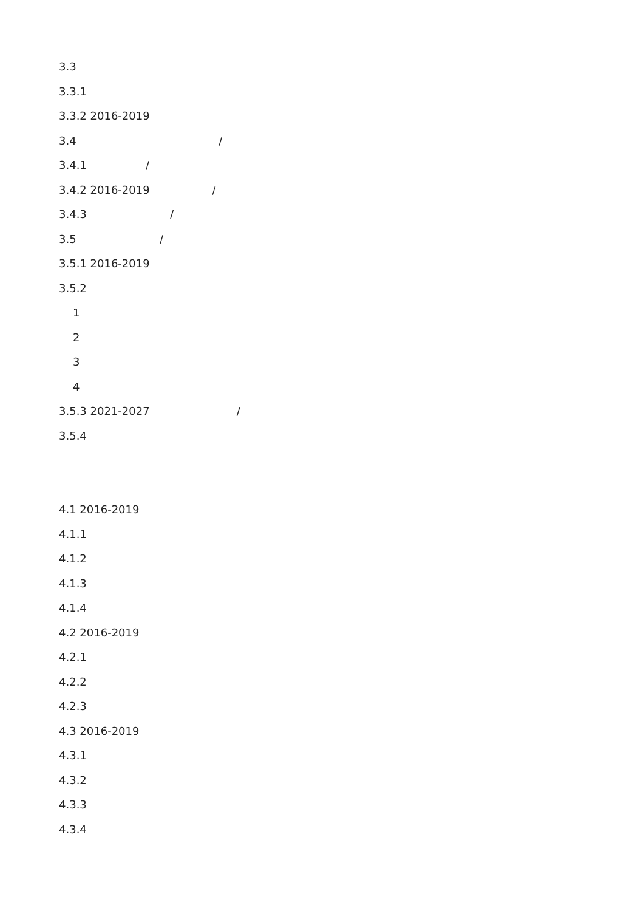3.3
3.3.1
3.3.2 2016-2019
3.4 /
3.4.1 /
3.4.2 2016-2019 /
3.4.3 /
3.5 /
3.5.1 2016-2019
3.5.2
1
2
3
4
3.5.3 2021-2027 /
3.5.4
4.1 2016-2019
4.1.1
4.1.2
4.1.3
4.1.4
4.2 2016-2019
4.2.1
4.2.2
4.2.3
4.3 2016-2019
4.3.1
4.3.2
4.3.3
4.3.4